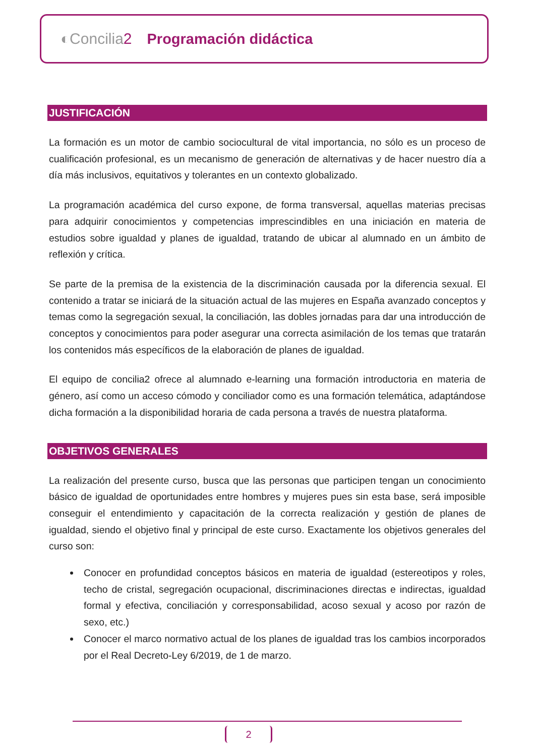◐Concilia2 Programación didáctica
JUSTIFICACIÓN
La formación es un motor de cambio sociocultural de vital importancia, no sólo es un proceso de cualificación profesional, es un mecanismo de generación de alternativas y de hacer nuestro día a día más inclusivos, equitativos y tolerantes en un contexto globalizado.
La programación académica del curso expone, de forma transversal, aquellas materias precisas para adquirir conocimientos y competencias imprescindibles en una iniciación en materia de estudios sobre igualdad y planes de igualdad, tratando de ubicar al alumnado en un ámbito de reflexión y crítica.
Se parte de la premisa de la existencia de la discriminación causada por la diferencia sexual. El contenido a tratar se iniciará de la situación actual de las mujeres en España avanzado conceptos y temas como la segregación sexual, la conciliación, las dobles jornadas para dar una introducción de conceptos y conocimientos para poder asegurar una correcta asimilación de los temas que tratarán los contenidos más específicos de la elaboración de planes de igualdad.
El equipo de concilia2 ofrece al alumnado e-learning una formación introductoria en materia de género, así como un acceso cómodo y conciliador como es una formación telemática, adaptándose dicha formación a la disponibilidad horaria de cada persona a través de nuestra plataforma.
OBJETIVOS GENERALES
La realización del presente curso, busca que las personas que participen tengan un conocimiento básico de igualdad de oportunidades entre hombres y mujeres pues sin esta base, será imposible conseguir el entendimiento y capacitación de la correcta realización y gestión de planes de igualdad, siendo el objetivo final y principal de este curso. Exactamente los objetivos generales del curso son:
Conocer en profundidad conceptos básicos en materia de igualdad (estereotipos y roles, techo de cristal, segregación ocupacional, discriminaciones directas e indirectas, igualdad formal y efectiva, conciliación y corresponsabilidad, acoso sexual y acoso por razón de sexo, etc.)
Conocer el marco normativo actual de los planes de igualdad tras los cambios incorporados por el Real Decreto-Ley 6/2019, de 1 de marzo.
2